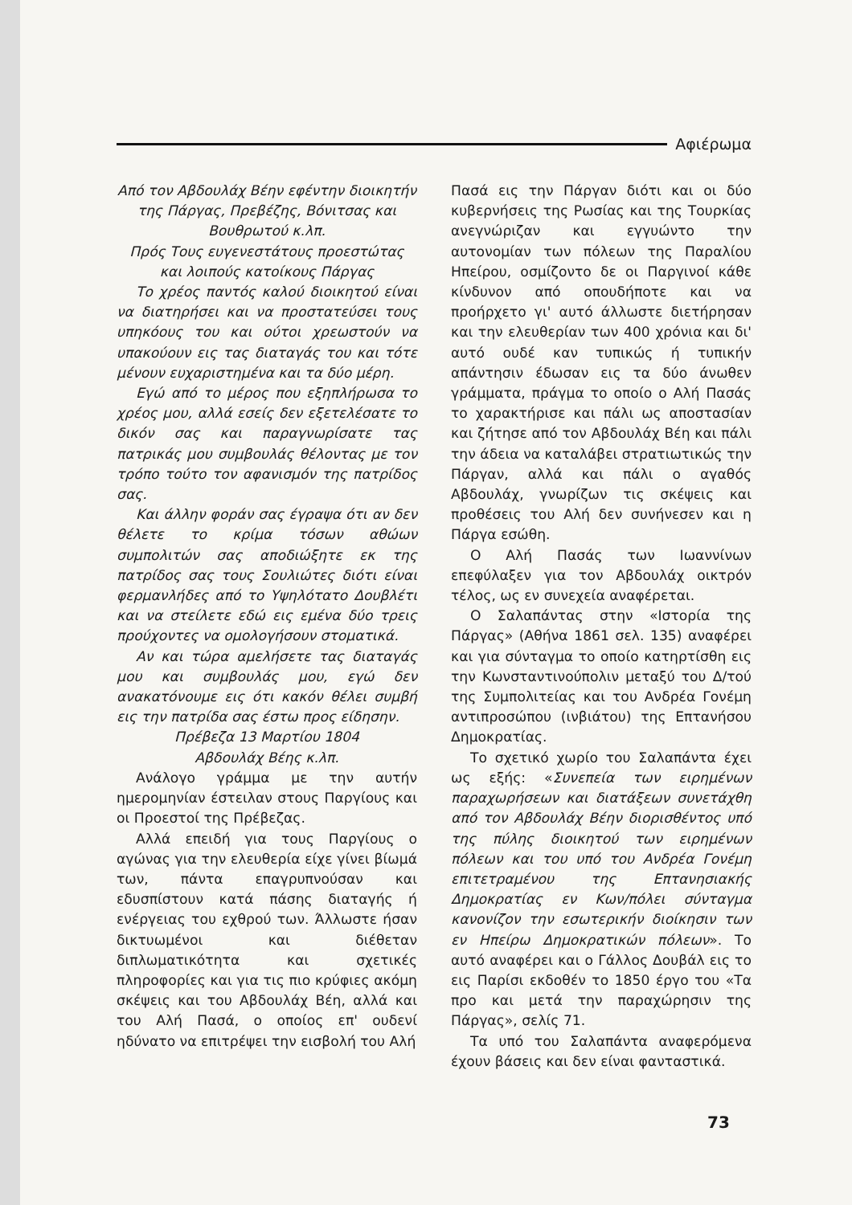Αφιέρωμα
Από τον Αβδουλάχ Βέην εφέντην διοικητήν της Πάργας, Πρεβέζης, Βόνιτσας και Βουθρωτού κ.λπ.
Πρός Τους ευγενεστάτους προεστώτας και λοιπούς κατοίκους Πάργας
Το χρέος παντός καλού διοικητού είναι να διατηρήσει και να προστατεύσει τους υπηκόους του και ούτοι χρεωστούν να υπακούουν εις τας διαταγάς του και τότε μένουν ευχαριστημένα και τα δύο μέρη.
Εγώ από το μέρος που εξηπλήρωσα το χρέος μου, αλλά εσείς δεν εξετελέσατε το δικόν σας και παραγνωρίσατε τας πατρικάς μου συμβουλάς θέλοντας με τον τρόπο τούτο τον αφανισμόν της πατρίδος σας.
Και άλλην φοράν σας έγραψα ότι αν δεν θέλετε το κρίμα τόσων αθώων συμπολιτών σας αποδιώξητε εκ της πατρίδος σας τους Σουλιώτες διότι είναι φερμανλήδες από το Υψηλότατο Δουβλέτι και να στείλετε εδώ εις εμένα δύο τρεις προύχοντες να ομολογήσουν στοματικά.
Αν και τώρα αμελήσετε τας διαταγάς μου και συμβουλάς μου, εγώ δεν ανακατόνουμε εις ότι κακόν θέλει συμβή εις την πατρίδα σας έστω προς είδησην.
Πρέβεζα 13 Μαρτίου 1804
Αβδουλάχ Βέης κ.λπ.
Ανάλογο γράμμα με την αυτήν ημερομηνίαν έστειλαν στους Παργίους και οι Προεστοί της Πρέβεζας.
Αλλά επειδή για τους Παργίους ο αγώνας για την ελευθερία είχε γίνει βίωμά των, πάντα επαγρυπνούσαν και εδυσπίστουν κατά πάσης διαταγής ή ενέργειας του εχθρού των. Άλλωστε ήσαν δικτυωμένοι και διέθεταν διπλωματικότητα και σχετικές πληροφορίες και για τις πιο κρύφιες ακόμη σκέψεις και του Αβδουλάχ Βέη, αλλά και του Αλή Πασά, ο οποίος επ' ουδενί ηδύνατο να επιτρέψει την εισβολή του Αλή
Πασά εις την Πάργαν διότι και οι δύο κυβερνήσεις της Ρωσίας και της Τουρκίας ανεγνώριζαν και εγγυώντο την αυτονομίαν των πόλεων της Παραλίου Ηπείρου, οσμίζοντο δε οι Παργινοί κάθε κίνδυνον από οπουδήποτε και να προήρχετο γι' αυτό άλλωστε διετήρησαν και την ελευθερίαν των 400 χρόνια και δι' αυτό ουδέ καν τυπικώς ή τυπικήν απάντησιν έδωσαν εις τα δύο άνωθεν γράμματα, πράγμα το οποίο ο Αλή Πασάς το χαρακτήρισε και πάλι ως αποστασίαν και ζήτησε από τον Αβδουλάχ Βέη και πάλι την άδεια να καταλάβει στρατιωτικώς την Πάργαν, αλλά και πάλι ο αγαθός Αβδουλάχ, γνωρίζων τις σκέψεις και προθέσεις του Αλή δεν συνήνεσεν και η Πάργα εσώθη.
Ο Αλή Πασάς των Ιωαννίνων επεφύλαξεν για τον Αβδουλάχ οικτρόν τέλος, ως εν συνεχεία αναφέρεται.
Ο Σαλαπάντας στην «Ιστορία της Πάργας» (Αθήνα 1861 σελ. 135) αναφέρει και για σύνταγμα το οποίο κατηρτίσθη εις την Κωνσταντινούπολιν μεταξύ του Δ/τού της Συμπολιτείας και του Ανδρέα Γονέμη αντιπροσώπου (ινβιάτου) της Επτανήσου Δημοκρατίας.
Το σχετικό χωρίο του Σαλαπάντα έχει ως εξής: «Συνεπεία των ειρημένων παραχωρήσεων και διατάξεων συνετάχθη από τον Αβδουλάχ Βέην διορισθέντος υπό της πύλης διοικητού των ειρημένων πόλεων και του υπό του Ανδρέα Γονέμη επιτετραμένου της Επτανησιακής Δημοκρατίας εν Κων/πόλει σύνταγμα κανονίζον την εσωτερικήν διοίκησιν των εν Ηπείρω Δημοκρατικών πόλεων». Το αυτό αναφέρει και ο Γάλλος Δουβάλ εις το εις Παρίσι εκδοθέν το 1850 έργο του «Τα προ και μετά την παραχώρησιν της Πάργας», σελίς 71.
Τα υπό του Σαλαπάντα αναφερόμενα έχουν βάσεις και δεν είναι φανταστικά.
73